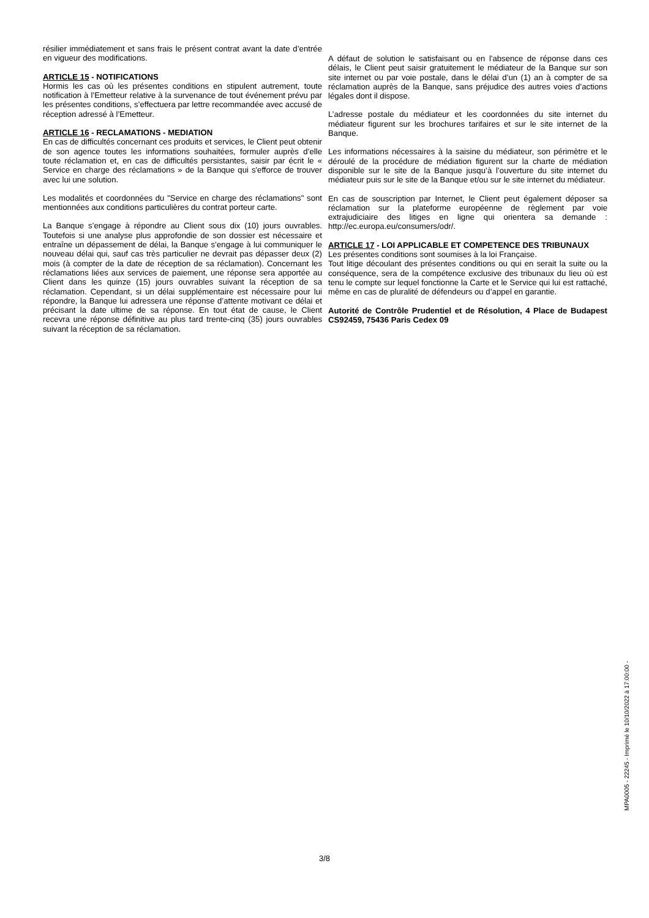résilier immédiatement et sans frais le présent contrat avant la date d’entrée en vigueur des modifications.
ARTICLE 15 - NOTIFICATIONS
Hormis les cas où les présentes conditions en stipulent autrement, toute notification à l’Emetteur relative à la survenance de tout événement prévu par les présentes conditions, s’effectuera par lettre recommandée avec accusé de réception adressé à l’Emetteur.
ARTICLE 16 - RECLAMATIONS - MEDIATION
En cas de difficultés concernant ces produits et services, le Client peut obtenir de son agence toutes les informations souhaitées, formuler auprès d’elle toute réclamation et, en cas de difficultés persistantes, saisir par écrit le « Service en charge des réclamations » de la Banque qui s'efforce de trouver avec lui une solution.
Les modalités et coordonnées du "Service en charge des réclamations" sont mentionnées aux conditions particulières du contrat porteur carte.
La Banque s’engage à répondre au Client sous dix (10) jours ouvrables. Toutefois si une analyse plus approfondie de son dossier est nécessaire et entraîne un dépassement de délai, la Banque s’engage à lui communiquer le nouveau délai qui, sauf cas très particulier ne devrait pas dépasser deux (2) mois (à compter de la date de réception de sa réclamation). Concernant les réclamations liées aux services de paiement, une réponse sera apportée au Client dans les quinze (15) jours ouvrables suivant la réception de sa réclamation. Cependant, si un délai supplémentaire est nécessaire pour lui répondre, la Banque lui adressera une réponse d’attente motivant ce délai et précisant la date ultime de sa réponse. En tout état de cause, le Client recevra une réponse définitive au plus tard trente-cinq (35) jours ouvrables suivant la réception de sa réclamation.
A défaut de solution le satisfaisant ou en l'absence de réponse dans ces délais, le Client peut saisir gratuitement le médiateur de la Banque sur son site internet ou par voie postale, dans le délai d’un (1) an à compter de sa réclamation auprès de la Banque, sans préjudice des autres voies d’actions légales dont il dispose.
L’adresse postale du médiateur et les coordonnées du site internet du médiateur figurent sur les brochures tarifaires et sur le site internet de la Banque.
Les informations nécessaires à la saisine du médiateur, son périmètre et le déroulé de la procédure de médiation figurent sur la charte de médiation disponible sur le site de la Banque jusqu’à l’ouverture du site internet du médiateur puis sur le site de la Banque et/ou sur le site internet du médiateur.
En cas de souscription par Internet, le Client peut également déposer sa réclamation sur la plateforme européenne de règlement par voie extrajudiciaire des litiges en ligne qui orientera sa demande : http://ec.europa.eu/consumers/odr/.
ARTICLE 17 - LOI APPLICABLE ET COMPETENCE DES TRIBUNAUX
Les présentes conditions sont soumises à la loi Française.
Tout litige découlant des présentes conditions ou qui en serait la suite ou la conséquence, sera de la compétence exclusive des tribunaux du lieu où est tenu le compte sur lequel fonctionne la Carte et le Service qui lui est rattaché, même en cas de pluralité de défendeurs ou d’appel en garantie.
Autorité de Contrôle Prudentiel et de Résolution, 4 Place de Budapest CS92459, 75436 Paris Cedex 09
MPA0005 - 22245 - Imprimé le 10/10/2022 à 17:00:00 -
3/8